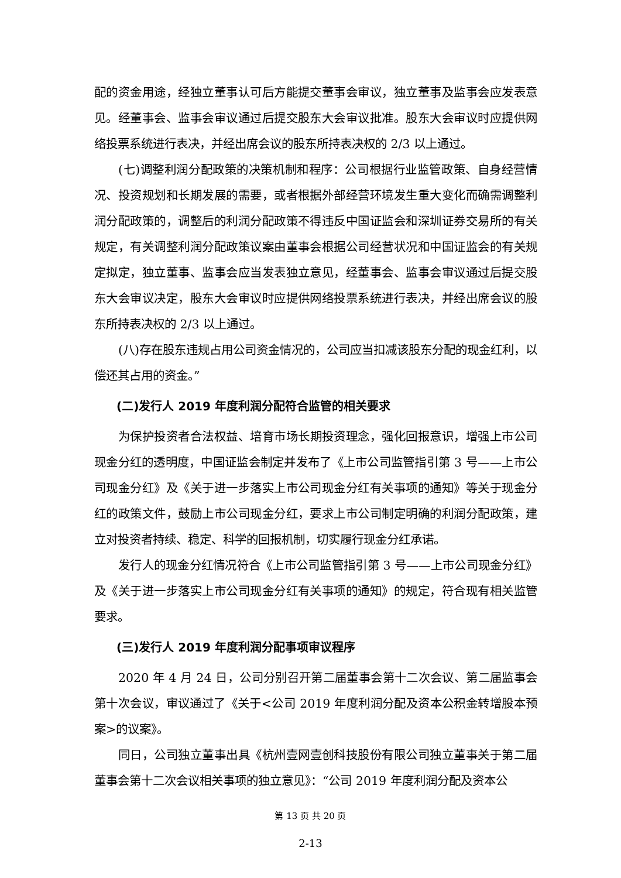配的资金用途，经独立董事认可后方能提交董事会审议，独立董事及监事会应发表意见。经董事会、监事会审议通过后提交股东大会审议批准。股东大会审议时应提供网络投票系统进行表决，并经出席会议的股东所持表决权的 2/3 以上通过。
(七)调整利润分配政策的决策机制和程序：公司根据行业监管政策、自身经营情况、投资规划和长期发展的需要，或者根据外部经营环境发生重大变化而确需调整利润分配政策的，调整后的利润分配政策不得违反中国证监会和深圳证券交易所的有关规定，有关调整利润分配政策议案由董事会根据公司经营状况和中国证监会的有关规定拟定，独立董事、监事会应当发表独立意见，经董事会、监事会审议通过后提交股东大会审议决定，股东大会审议时应提供网络投票系统进行表决，并经出席会议的股东所持表决权的 2/3 以上通过。
(八)存在股东违规占用公司资金情况的，公司应当扣减该股东分配的现金红利，以偿还其占用的资金。”
(二)发行人 2019 年度利润分配符合监管的相关要求
为保护投资者合法权益、培育市场长期投资理念，强化回报意识，增强上市公司现金分红的透明度，中国证监会制定并发布了《上市公司监管指引第 3 号——上市公司现金分红》及《关于进一步落实上市公司现金分红有关事项的通知》等关于现金分红的政策文件，鼓励上市公司现金分红，要求上市公司制定明确的利润分配政策，建立对投资者持续、稳定、科学的回报机制，切实履行现金分红承诺。
发行人的现金分红情况符合《上市公司监管指引第 3 号——上市公司现金分红》及《关于进一步落实上市公司现金分红有关事项的通知》的规定，符合现有相关监管要求。
(三)发行人 2019 年度利润分配事项审议程序
2020 年 4 月 24 日，公司分别召开第二届董事会第十二次会议、第二届监事会第十次会议，审议通过了《关于<公司 2019 年度利润分配及资本公积金转增股本预案>的议案》。
同日，公司独立董事出具《杭州壹网壹创科技股份有限公司独立董事关于第二届董事会第十二次会议相关事项的独立意见》：“公司 2019 年度利润分配及资本公
第 13 页 共 20 页
2-13